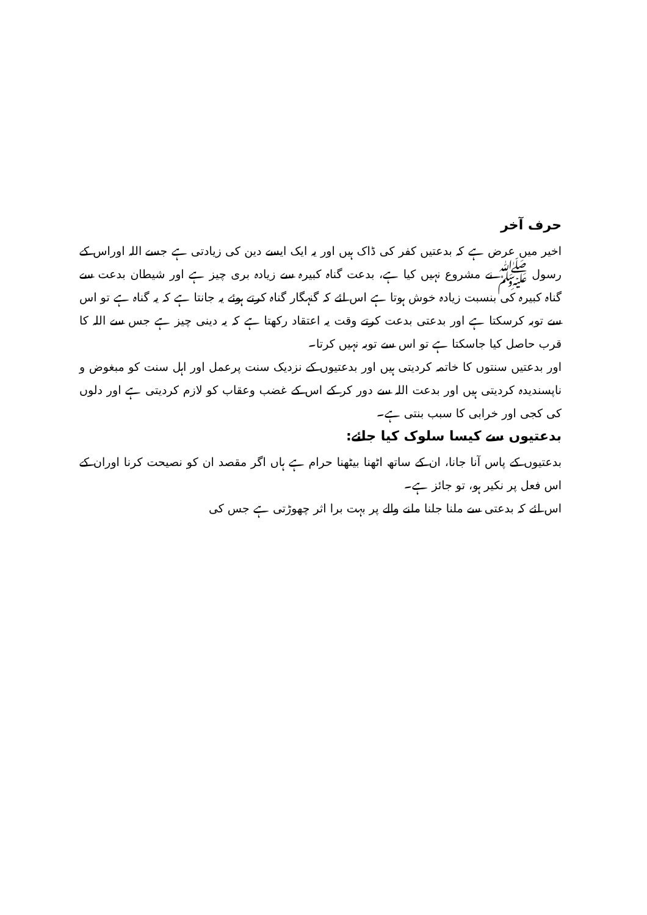حرف آخر
اخیر میں عرض ہے کہ بدعتیں کفر کی ڈاک ہیں اور یہ ایک ایسے دین کی زیادتی ہے جسے اللہ اوراس کے رسول ﷺ نے مشروع نہیں کیا ہے، بدعت گناہ کبیرہ سے زیادہ بری چیز ہے اور شیطان بدعت سے گناہ کبیرہ کی بنسبت زیادہ خوش ہوتا ہے اس لئے کہ گنہگار گناہ کرتے ہوئے یہ جانتا ہے کہ یہ گناہ ہے تو اس سے توبہ کرسکتا ہے اور بدعتی بدعت کرتے وقت یہ اعتقاد رکھتا ہے کہ یہ دینی چیز ہے جس سے اللہ کا قرب حاصل کیا جاسکتا ہے تو اس سے توبہ نہیں کرتا۔
اور بدعتیں سنتوں کا خاتمہ کردیتی ہیں اور بدعتیوں کے نزدیک سنت پرعمل اور اہل سنت کو مبغوض و ناپسندیدہ کردیتی ہیں اور بدعت اللہ سے دور کر کے اس کے غضب وعقاب کو لازم کردیتی ہے اور دلوں کی کجی اور خرابی کا سبب بنتی ہے۔
بدعتیوں سے کیسا سلوک کیا جائے:
بدعتیوں کے پاس آنا جانا، ان کے ساتھ اٹھنا بیٹھنا حرام ہے ہاں اگر مقصد ان کو نصیحت کرنا اوران کے اس فعل پر نکیر ہو، تو جائز ہے۔
اس لئے کہ بدعتی سے ملنا جلنا ملنے والے پر بہت برا اثر چھوڑتی ہے جس کی